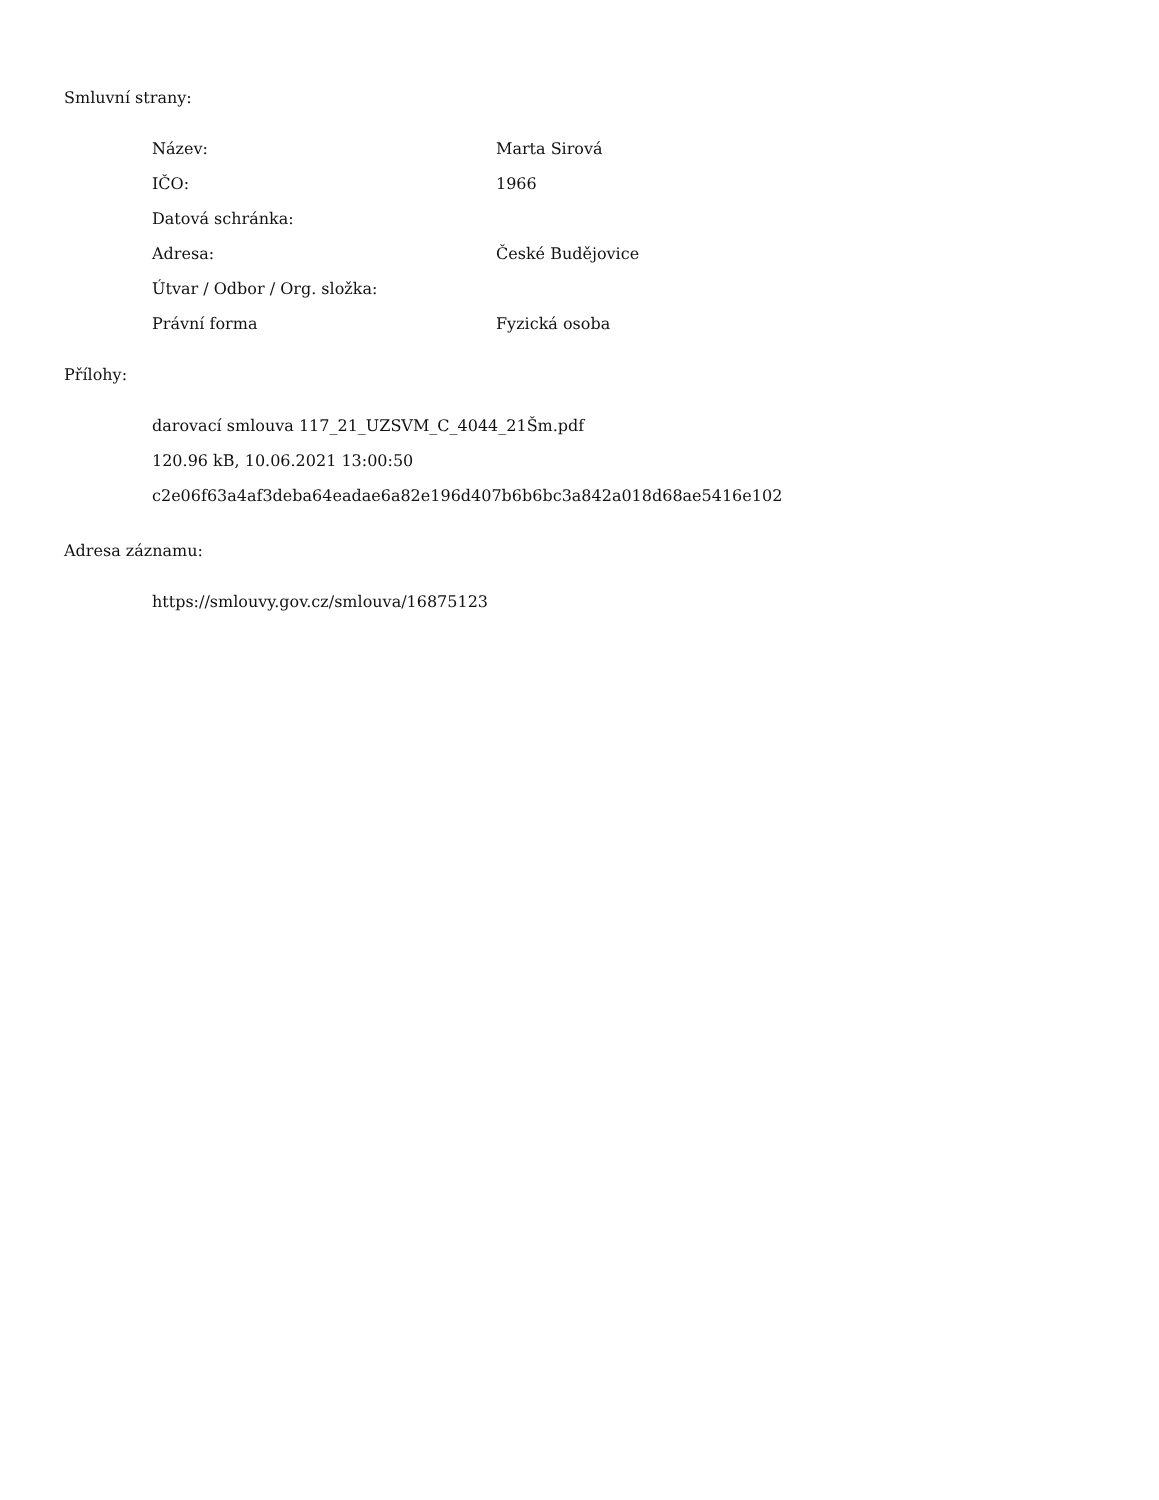Smluvní strany:
| Název: | Marta Sirová |
| IČO: | 1966 |
| Datová schránka: | |
| Adresa: | České Budějovice |
| Útvar / Odbor / Org. složka: | |
| Právní forma | Fyzická osoba |
Přílohy:
darovací smlouva 117_21_UZSVM_C_4044_21Šm.pdf
120.96 kB, 10.06.2021 13:00:50
c2e06f63a4af3deba64eadae6a82e196d407b6b6bc3a842a018d68ae5416e102
Adresa záznamu:
https://smlouvy.gov.cz/smlouva/16875123